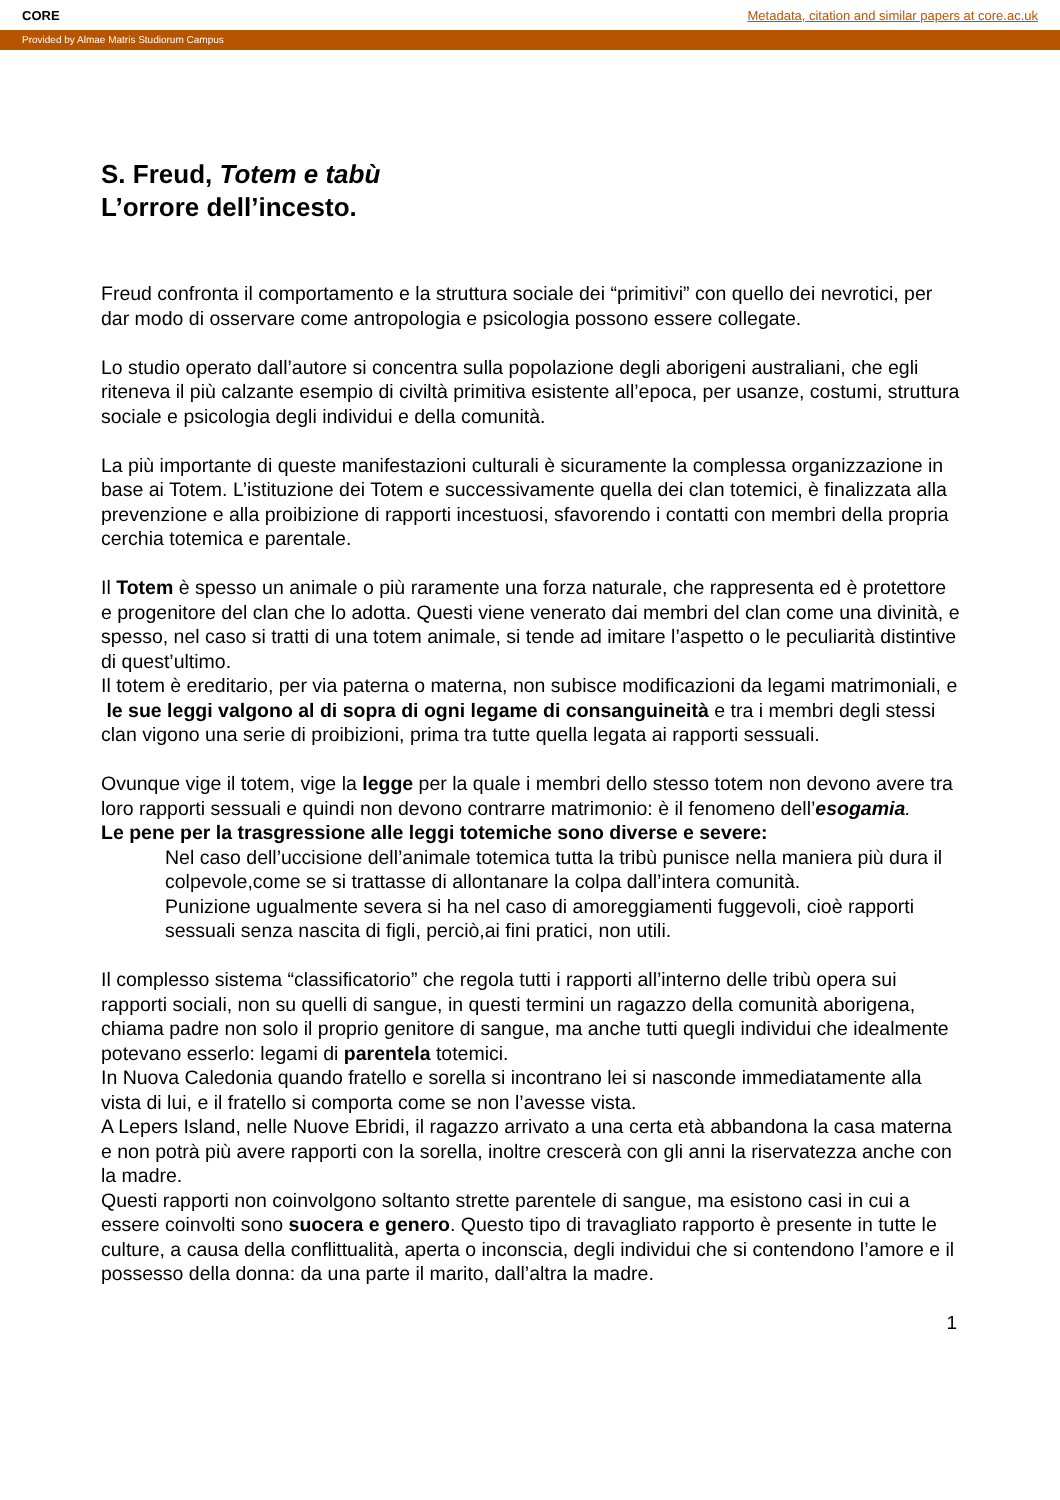CORE Metadata, citation and similar papers at core.ac.uk
Provided by Almae Matris Studiorum Campus
S. Freud, Totem e tabù
L’orrore dell’incesto.
Freud confronta il comportamento e la struttura sociale dei “primitivi” con quello dei nevrotici, per dar modo di osservare come antropologia e psicologia possono essere collegate.
Lo studio operato dall’autore si concentra sulla popolazione degli aborigeni australiani, che egli riteneva il più calzante esempio di civiltà primitiva esistente all’epoca, per usanze, costumi, struttura sociale e psicologia degli individui e della comunità.
La più importante di queste manifestazioni culturali è sicuramente la complessa organizzazione in base ai Totem. L’istituzione dei Totem e successivamente quella dei clan totemici, è finalizzata alla prevenzione e alla proibizione di rapporti incestuosi, sfavorendo i contatti con membri della propria cerchia totemica e parentale.
Il Totem è spesso un animale o più raramente una forza naturale, che rappresenta ed è protettore e progenitore del clan che lo adotta. Questi viene venerato dai membri del clan come una divinità, e spesso, nel caso si tratti di una totem animale, si tende ad imitare l’aspetto o le peculiarità distintive di quest’ultimo.
Il totem è ereditario, per via paterna o materna, non subisce modificazioni da legami matrimoniali, e le sue leggi valgono al di sopra di ogni legame di consanguineità e tra i membri degli stessi clan vigono una serie di proibizioni, prima tra tutte quella legata ai rapporti sessuali.
Ovunque vige il totem, vige la legge per la quale i membri dello stesso totem non devono avere tra loro rapporti sessuali e quindi non devono contrarre matrimonio: è il fenomeno dell’esogamia.
Le pene per la trasgressione alle leggi totemiche sono diverse e severe:
Nel caso dell’uccisione dell’animale totemica tutta la tribù punisce nella maniera più dura il colpevole,come se si trattasse di allontanare la colpa dall’intera comunità.
Punizione ugualmente severa si ha nel caso di amoreggiamenti fuggevoli, cioè rapporti sessuali senza nascita di figli, perciò,ai fini pratici, non utili.
Il complesso sistema “classificatorio” che regola tutti i rapporti all’interno delle tribù opera sui rapporti sociali, non su quelli di sangue, in questi termini un ragazzo della comunità aborigena, chiama padre non solo il proprio genitore di sangue, ma anche tutti quegli individui che idealmente potevano esserlo: legami di parentela totemici.
In Nuova Caledonia quando fratello e sorella si incontrano lei si nasconde immediatamente alla vista di lui, e il fratello si comporta come se non l’avesse vista.
A Lepers Island, nelle Nuove Ebridi, il ragazzo arrivato a una certa età abbandona la casa materna e non potrà più avere rapporti con la sorella, inoltre crescerà con gli anni la riservatezza anche con la madre.
Questi rapporti non coinvolgono soltanto strette parentele di sangue, ma esistono casi in cui a essere coinvolti sono suocera e genero. Questo tipo di travagliato rapporto è presente in tutte le culture, a causa della conflittualità, aperta o inconscia, degli individui che si contendono l’amore e il possesso della donna: da una parte il marito, dall’altra la madre.
1